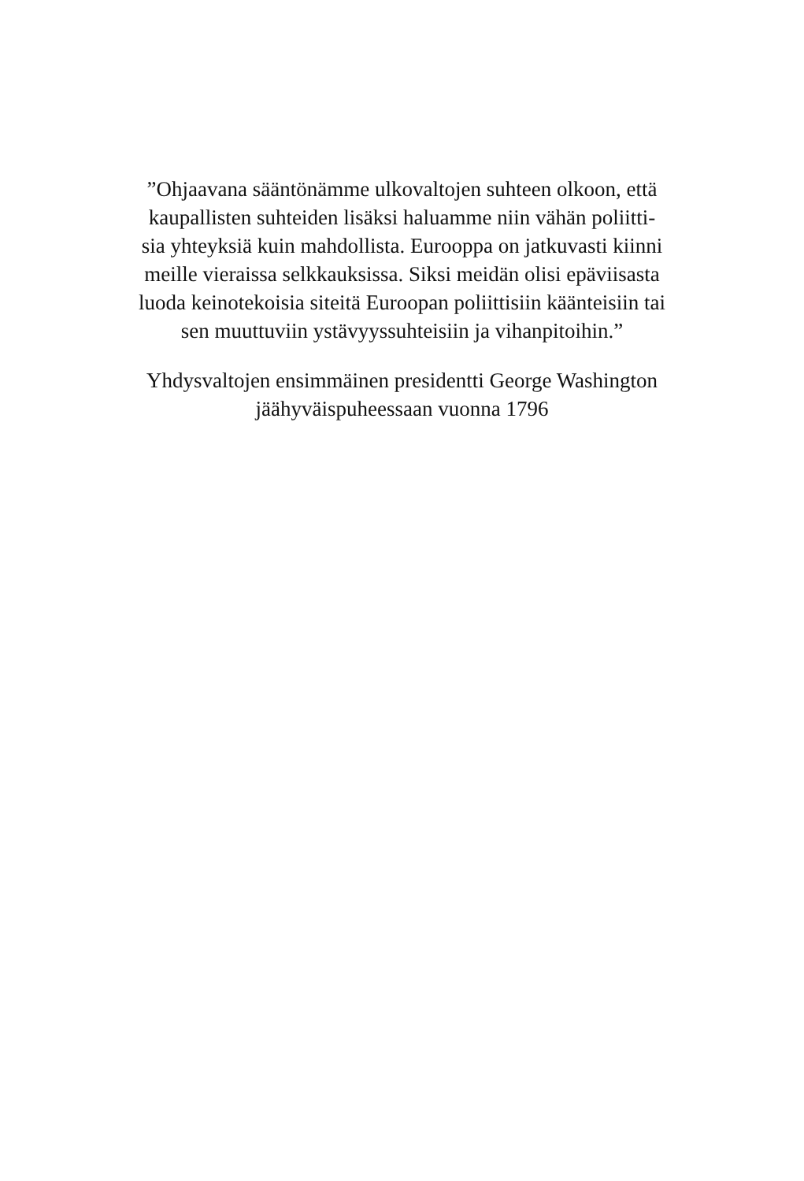”Ohjaavana sääntönämme ulkovaltojen suhteen olkoon, että
kaupallisten suhteiden lisäksi haluamme niin vähän poliitti-
sia yhteyksiä kuin mahdollista. Eurooppa on jatkuvasti kiinni
meille vieraissa selkkauksissa. Siksi meidän olisi epäviisasta
luoda keinotekoisia siteitä Euroopan poliittisiin käänteisiin tai
sen muuttuviin ystävyyssuhteisiin ja vihanpitoihin.”
Yhdysvaltojen ensimmäinen presidentti George Washington
jäähyväispuheessaan vuonna 1796